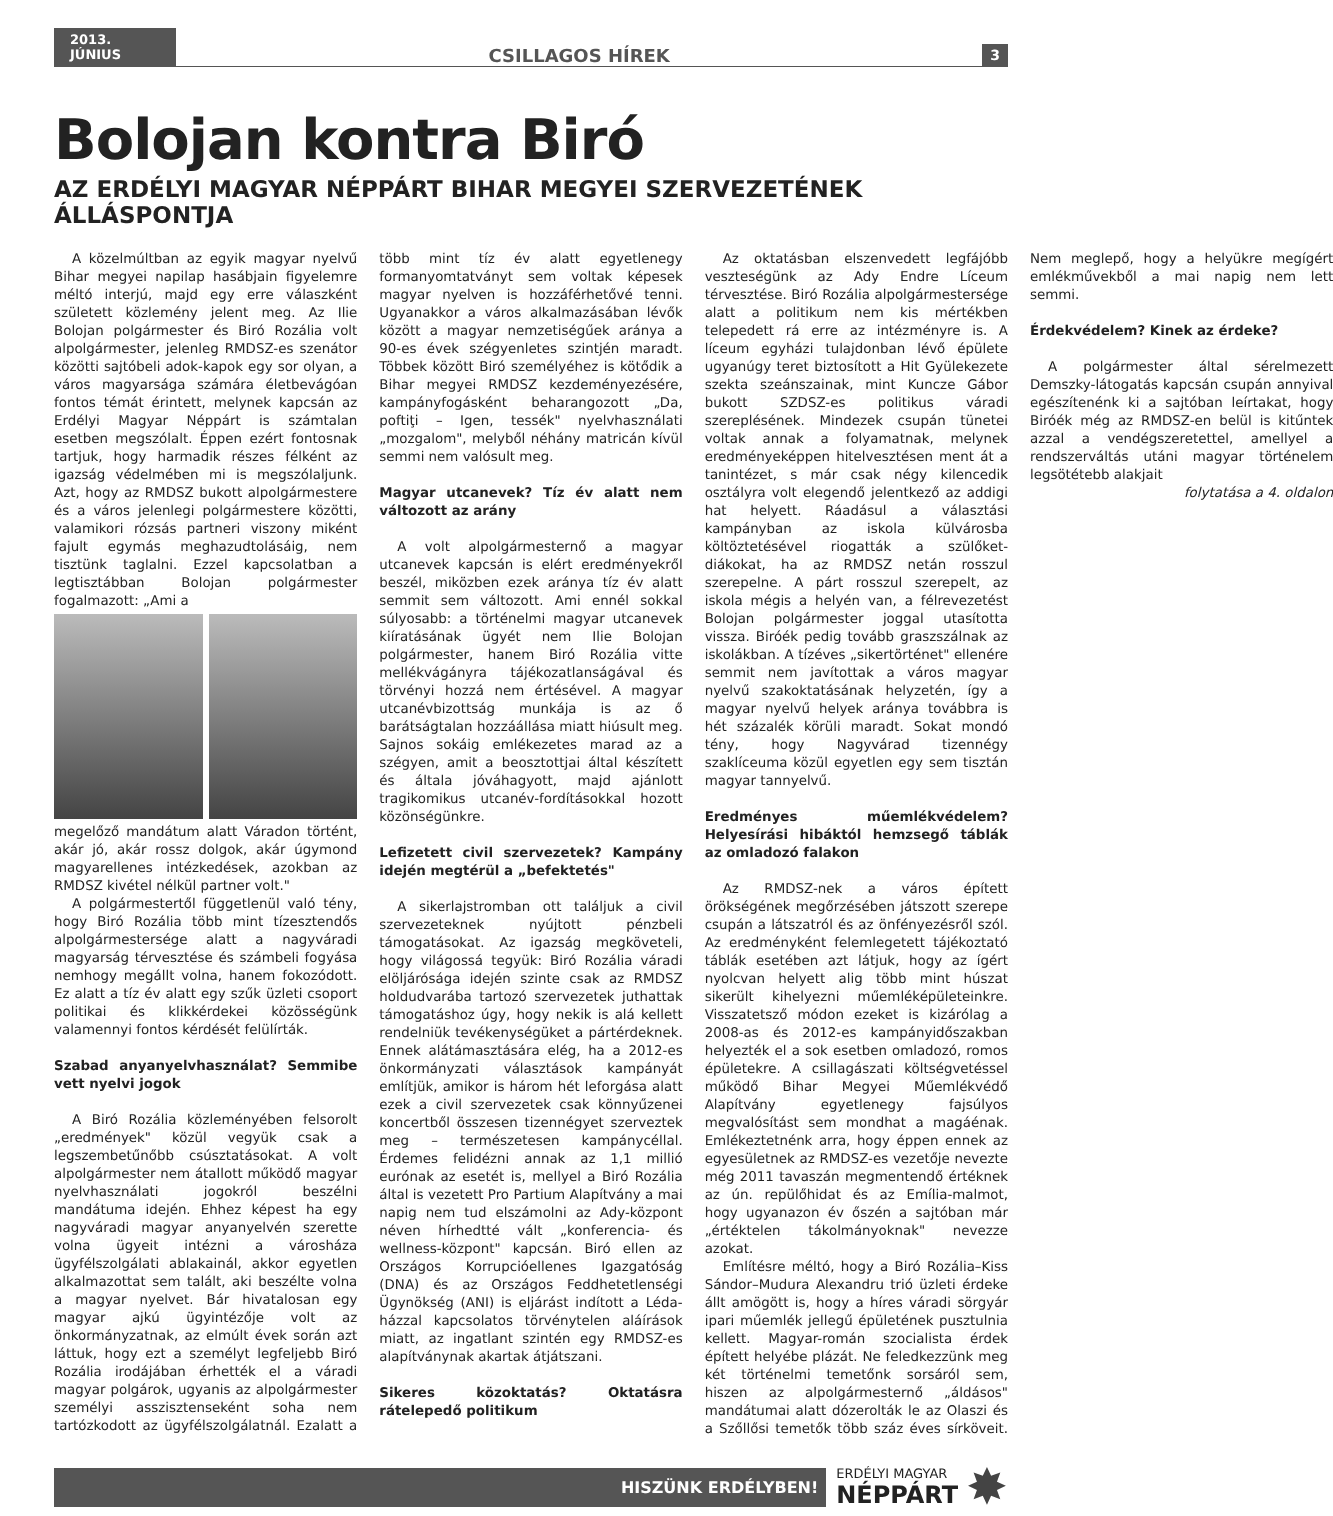2013. JÚNIUS CSILLAGOS HÍREK 3
Bolojan kontra Biró
AZ ERDÉLYI MAGYAR NÉPPÁRT BIHAR MEGYEI SZERVEZETÉNEK ÁLLÁSPONTJA
A közelmúltban az egyik magyar nyelvű Bihar megyei napilap hasábjain figyelemre méltó interjú, majd egy erre válaszként született közlemény jelent meg. Az Ilie Bolojan polgármester és Biró Rozália volt alpolgármester, jelenleg RMDSZ-es szenátor közötti sajtóbeli adok-kapok egy sor olyan, a város magyarsága számára életbevágóan fontos témát érintett, melynek kapcsán az Erdélyi Magyar Néppárt is számtalan esetben megszólalt. Éppen ezért fontosnak tartjuk, hogy harmadik részes félként az igazság védelmében mi is megszólaljunk. Azt, hogy az RMDSZ bukott alpolgármestere és a város jelenlegi polgármestere közötti, valamikori rózsás partneri viszony miként fajult egymás meghazudtolásáig, nem tisztünk taglalni. Ezzel kapcsolatban a legtisztábban Bolojan polgármester fogalmazott: „Ami a
megelőző mandátum alatt Váradon történt, akár jó, akár rossz dolgok, akár úgymond magyarellenes intézkedések, azokban az RMDSZ kivétel nélkül partner volt."
A polgármestertől függetlenül való tény, hogy Biró Rozália több mint tízesztendős alpolgármestersége alatt a nagyváradi magyarság térvesztése és számbeli fogyása nemhogy megállt volna, hanem fokozódott. Ez alatt a tíz év alatt egy szűk üzleti csoport politikai és klikkérdekei közösségünk valamennyi fontos kérdését felülírták.
Szabad anyanyelvhasználat? Semmibe vett nyelvi jogok
A Biró Rozália közleményében felsorolt „eredmények" közül vegyük csak a legszembetűnőbb csúsztatásokat. A volt alpolgármester nem átallott működő magyar nyelvhasználati jogokról beszélni mandátuma idején. Ehhez képest ha egy nagyváradi magyar anyanyelvén szerette volna ügyeit intézni a városháza ügyfélszolgálati ablakainál, akkor egyetlen alkalmazottat sem talált, aki beszélte volna a magyar nyelvet. Bár hivatalosan egy magyar ajkú ügyintézője volt az önkormányzatnak, az elmúlt évek során azt láttuk, hogy ezt a személyt legfeljebb Biró Rozália irodájában érhették el a váradi magyar polgárok, ugyanis az alpolgármester személyi asszisztenseként soha nem tartózkodott az ügyfélszolgálatnál. Ezalatt a több mint tíz év alatt egyetlenegy formanyomtatványt sem voltak képesek magyar nyelven is hozzáférhetővé tenni. Ugyanakkor a város alkalmazásában lévők között a magyar nemzetiségűek aránya a 90-es évek szégyenletes szintjén maradt. Többek között Biró személyéhez is kötődik a Bihar megyei RMDSZ kezdeményezésére, kampányfogásként beharangozott „Da, poftiţi – Igen, tessék" nyelvhasználati „mozgalom", melyből néhány matricán kívül semmi nem valósult meg.
Magyar utcanevek? Tíz év alatt nem változott az arány
A volt alpolgármesternő a magyar utcanevek kapcsán is elért eredményekről beszél, miközben ezek aránya tíz év alatt semmit sem változott. Ami ennél sokkal súlyosabb: a történelmi magyar utcanevek kiíratásának ügyét nem Ilie Bolojan polgármester, hanem Biró Rozália vitte mellékvágányra tájékozatlanságával és törvényi hozzá nem értésével. A magyar utcanévbizottság munkája is az ő barátságtalan hozzáállása miatt hiúsult meg. Sajnos sokáig emlékezetes marad az a szégyen, amit a beosztottjai által készített és általa jóváhagyott, majd ajánlott tragikomikus utcanév-fordításokkal hozott közönségünkre.
Lefizetett civil szervezetek? Kampány idején megtérül a „befektetés"
A sikerlajstromban ott találjuk a civil szervezeteknek nyújtott pénzbeli támogatásokat. Az igazság megköveteli, hogy világossá tegyük: Biró Rozália váradi elöljárósága idején szinte csak az RMDSZ holdudvarába tartozó szervezetek juthattak támogatáshoz úgy, hogy nekik is alá kellett rendelniük tevékenységüket a pártérdeknek. Ennek alátámasztására elég, ha a 2012-es önkormányzati választások kampányát említjük, amikor is három hét leforgása alatt ezek a civil szervezetek csak könnyűzenei koncertből összesen tizennégyet szerveztek meg – természetesen kampánycéllal. Érdemes felidézni annak az 1,1 millió eurónak az esetét is, mellyel a Biró Rozália által is vezetett Pro Partium Alapítvány a mai napig nem tud elszámolni az Ady-központ néven hírhedtté vált „konferencia- és wellness-központ" kapcsán. Biró ellen az Országos Korrupcióellenes Igazgatóság (DNA) és az Országos Feddhetetlenségi Ügynökség (ANI) is eljárást indított a Léda-házzal kapcsolatos törvénytelen aláírások miatt, az ingatlant szintén egy RMDSZ-es alapítványnak akartak átjátszani.
Sikeres közoktatás? Oktatásra rátelepedő politikum
Az oktatásban elszenvedett legfájóbb veszteségünk az Ady Endre Líceum térvesztése. Biró Rozália alpolgármestersége alatt a politikum nem kis mértékben telepedett rá erre az intézményre is. A líceum egyházi tulajdonban lévő épülete ugyanúgy teret biztosított a Hit Gyülekezete szekta szeánszainak, mint Kuncze Gábor bukott SZDSZ-es politikus váradi szereplésének. Mindezek csupán tünetei voltak annak a folyamatnak, melynek eredményeképpen hitelvesztésen ment át a tanintézet, s már csak négy kilencedik osztályra volt elegendő jelentkező az addigi hat helyett. Ráadásul a választási kampányban az iskola külvárosba költöztetésével riogatták a szülőket-diákokat, ha az RMDSZ netán rosszul szerepelne. A párt rosszul szerepelt, az iskola mégis a helyén van, a félrevezetést Bolojan polgármester joggal utasította vissza. Biróék pedig tovább graszszálnak az iskolákban. A tízéves „sikertörténet" ellenére semmit nem javítottak a város magyar nyelvű szakoktatásának helyzetén, így a magyar nyelvű helyek aránya továbbra is hét százalék körüli maradt. Sokat mondó tény, hogy Nagyvárad tizennégy szaklíceuma közül egyetlen egy sem tisztán magyar tannyelvű.
Eredményes műemlékvédelem? Helyesírási hibáktól hemzsegő táblák az omladozó falakon
Az RMDSZ-nek a város épített örökségének megőrzésében játszott szerepe csupán a látszatról és az önfényezésről szól. Az eredményként felemlegetett tájékoztató táblák esetében azt látjuk, hogy az ígért nyolcvan helyett alig több mint húszat sikerült kihelyezni műemléképületeinkre. Visszatetsző módon ezeket is kizárólag a 2008-as és 2012-es kampányidőszakban helyezték el a sok esetben omladozó, romos épületekre. A csillagászati költségvetéssel működő Bihar Megyei Műemlékvédő Alapítvány egyetlenegy fajsúlyos megvalósítást sem mondhat a magáénak. Emlékeztetnénk arra, hogy éppen ennek az egyesületnek az RMDSZ-es vezetője nevezte még 2011 tavaszán megmentendő értéknek az ún. repülőhidat és az Emília-malmot, hogy ugyanazon év őszén a sajtóban már „értéktelen tákolmányoknak" nevezze azokat.
Említésre méltó, hogy a Biró Rozália–Kiss Sándor–Mudura Alexandru trió üzleti érdeke állt amögött is, hogy a híres váradi sörgyár ipari műemlék jellegű épületének pusztulnia kellett. Magyar-román szocialista érdek épített helyébe plázát. Ne feledkezzünk meg két történelmi temetőnk sorsáról sem, hiszen az alpolgármesternő „áldásos" mandátumai alatt dózerolták le az Olaszi és a Szőllősi temetők több száz éves sírköveit. Nem meglepő, hogy a helyükre megígért emlékművekből a mai napig nem lett semmi.
Érdekvédelem? Kinek az érdeke?
A polgármester által sérelmezett Demszky-látogatás kapcsán csupán annyival egészítenénk ki a sajtóban leírtakat, hogy Biróék még az RMDSZ-en belül is kitűntek azzal a vendégszeretettel, amellyel a rendszerváltás utáni magyar történelem legsötétebb alakjait
folytatása a 4. oldalon
HISZÜNK ERDÉLYBEN!
ERDÉLYI MAGYAR
NÉPPÁRT
✸